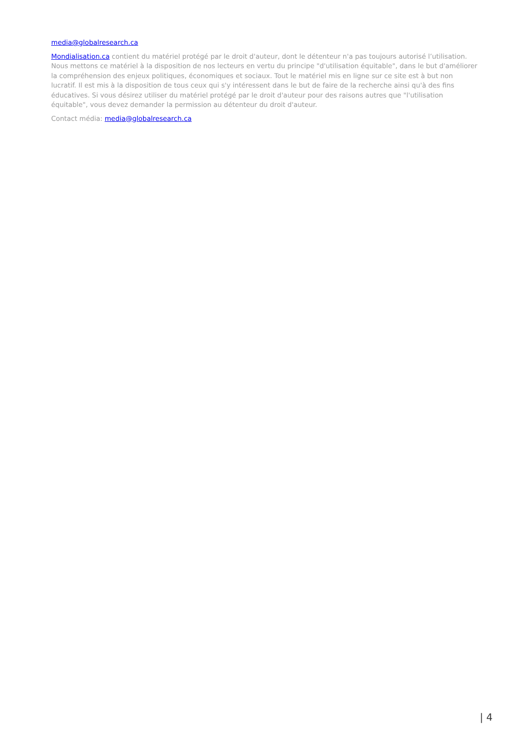media@globalresearch.ca
Mondialisation.ca contient du matériel protégé par le droit d'auteur, dont le détenteur n'a pas toujours autorisé l’utilisation. Nous mettons ce matériel à la disposition de nos lecteurs en vertu du principe "d'utilisation équitable", dans le but d'améliorer la compréhension des enjeux politiques, économiques et sociaux. Tout le matériel mis en ligne sur ce site est à but non lucratif. Il est mis à la disposition de tous ceux qui s'y intéressent dans le but de faire de la recherche ainsi qu'à des fins éducatives. Si vous désirez utiliser du matériel protégé par le droit d'auteur pour des raisons autres que "l'utilisation équitable", vous devez demander la permission au détenteur du droit d'auteur.
Contact média: media@globalresearch.ca
| 4